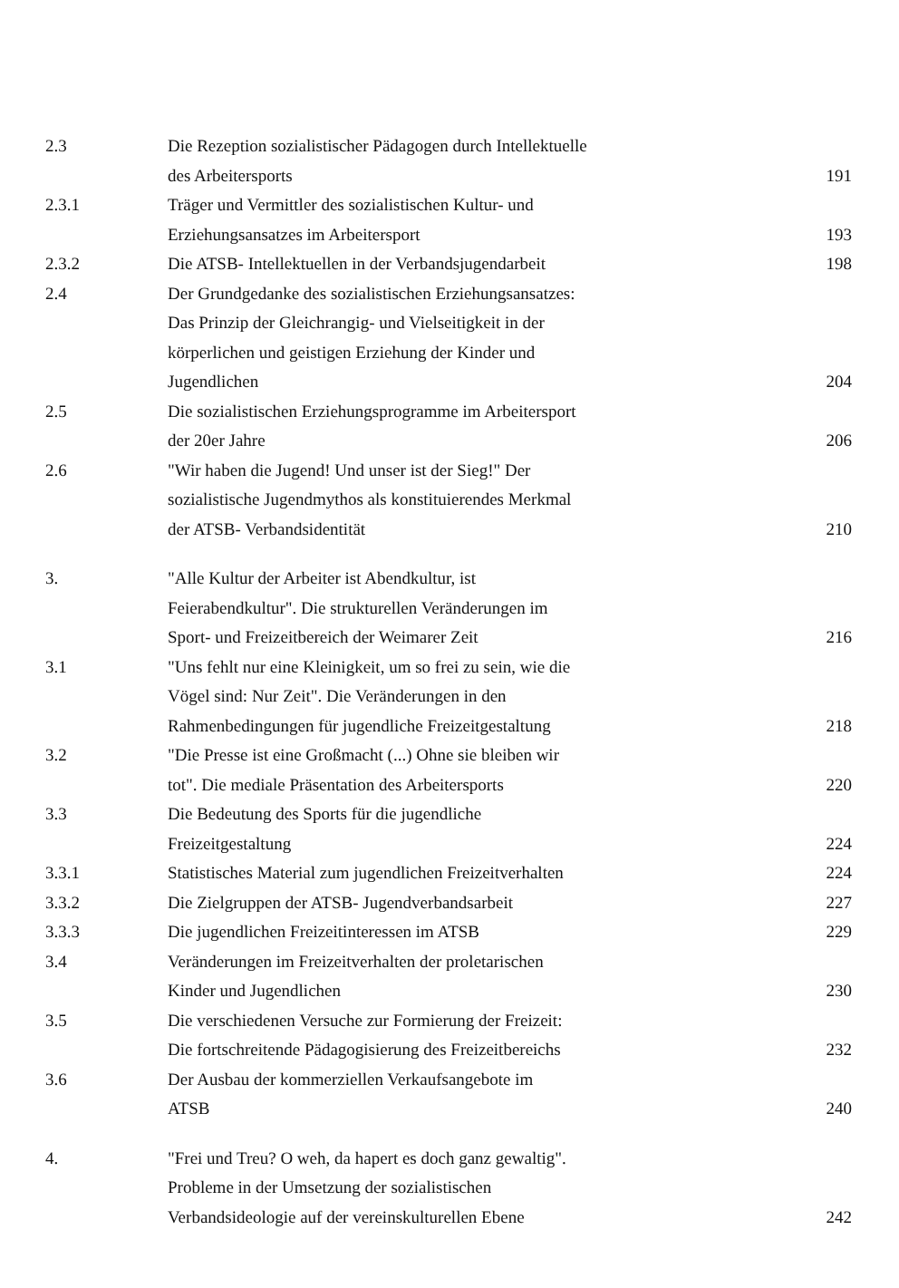| 2.3 | Die Rezeption sozialistischer Pädagogen durch Intellektuelle des Arbeitersports | 191 |
| 2.3.1 | Träger und Vermittler des sozialistischen Kultur- und Erziehungsansatzes im Arbeitersport | 193 |
| 2.3.2 | Die ATSB- Intellektuellen in der Verbandsjugendarbeit | 198 |
| 2.4 | Der Grundgedanke des sozialistischen Erziehungsansatzes: Das Prinzip der Gleichrangig- und Vielseitigkeit in der körperlichen und geistigen Erziehung der Kinder und Jugendlichen | 204 |
| 2.5 | Die sozialistischen Erziehungsprogramme im Arbeitersport der 20er Jahre | 206 |
| 2.6 | "Wir haben die Jugend! Und unser ist der Sieg!" Der sozialistische Jugendmythos als konstituierendes Merkmal der ATSB- Verbandsidentität | 210 |
| 3. | "Alle Kultur der Arbeiter ist Abendkultur, ist Feierabendkultur". Die strukturellen Veränderungen im Sport- und Freizeitbereich der Weimarer Zeit | 216 |
| 3.1 | "Uns fehlt nur eine Kleinigkeit, um so frei zu sein, wie die Vögel sind: Nur Zeit". Die Veränderungen in den Rahmenbedingungen für jugendliche Freizeitgestaltung | 218 |
| 3.2 | "Die Presse ist eine Großmacht (...) Ohne sie bleiben wir tot". Die mediale Präsentation des Arbeitersports | 220 |
| 3.3 | Die Bedeutung des Sports für die jugendliche Freizeitgestaltung | 224 |
| 3.3.1 | Statistisches Material zum jugendlichen Freizeitverhalten | 224 |
| 3.3.2 | Die Zielgruppen der ATSB- Jugendverbandsarbeit | 227 |
| 3.3.3 | Die jugendlichen Freizeitinteressen im ATSB | 229 |
| 3.4 | Veränderungen im Freizeitverhalten der proletarischen Kinder und Jugendlichen | 230 |
| 3.5 | Die verschiedenen Versuche zur Formierung der Freizeit: Die fortschreitende Pädagogisierung des Freizeitbereichs | 232 |
| 3.6 | Der Ausbau der kommerziellen Verkaufsangebote im ATSB | 240 |
| 4. | "Frei und Treu? O weh, da hapert es doch ganz gewaltig". Probleme in der Umsetzung der sozialistischen Verbandsideologie auf der vereinskulturellen Ebene | 242 |